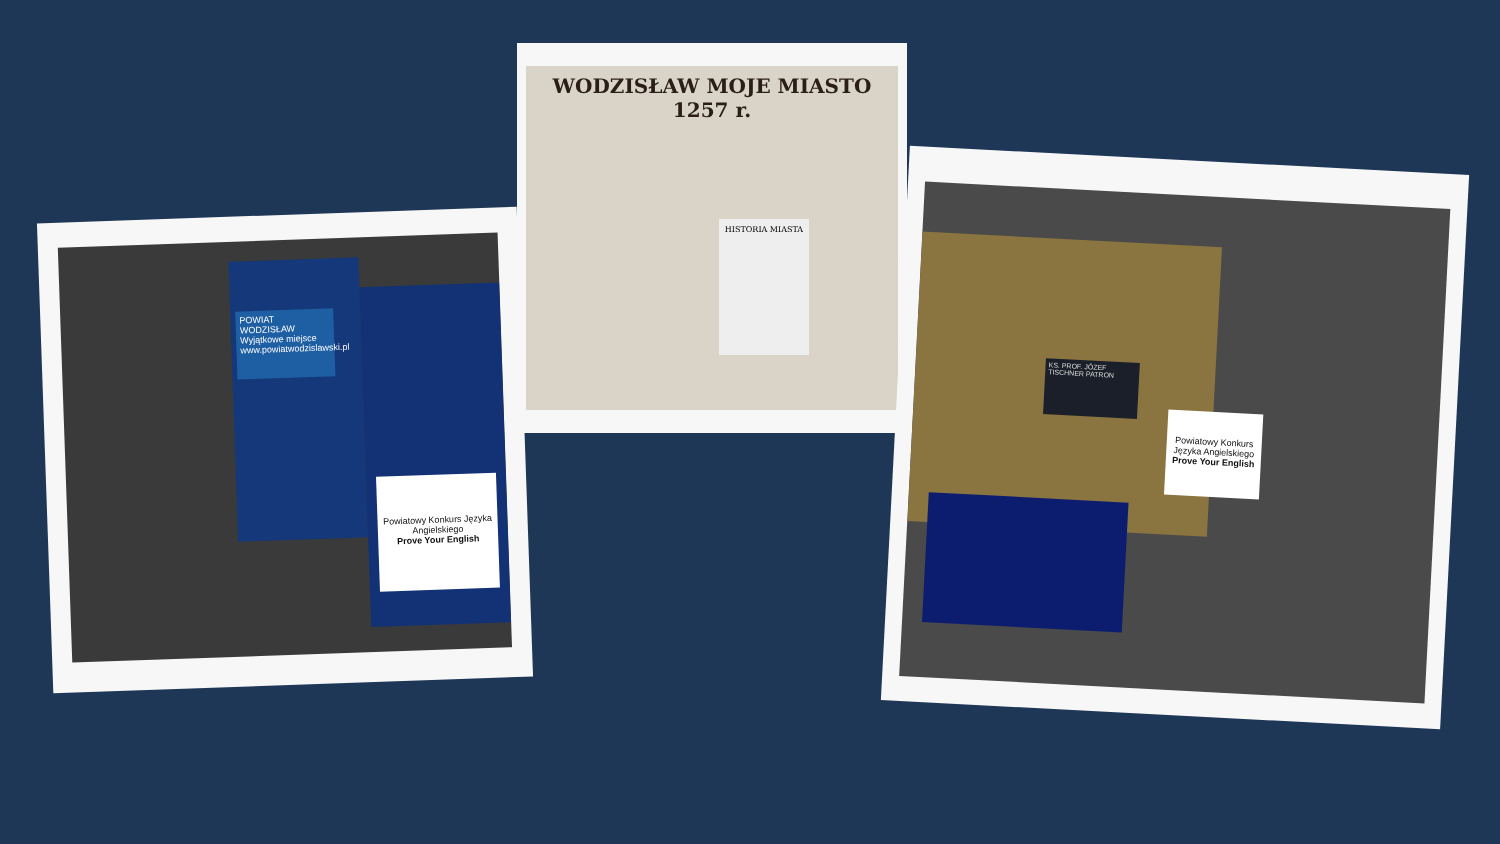POWIAT WODZISŁAW
Wyjątkowe miejsce
www.powiatwodzislawski.pl
Powiatowy Konkurs Języka Angielskiego
Prove Your English
WODZISŁAW MOJE MIASTO
1257 r.
HISTORIA MIASTA
KS. PROF. JÓZEF TISCHNER PATRON
Powiatowy Konkurs Języka Angielskiego
Prove Your English